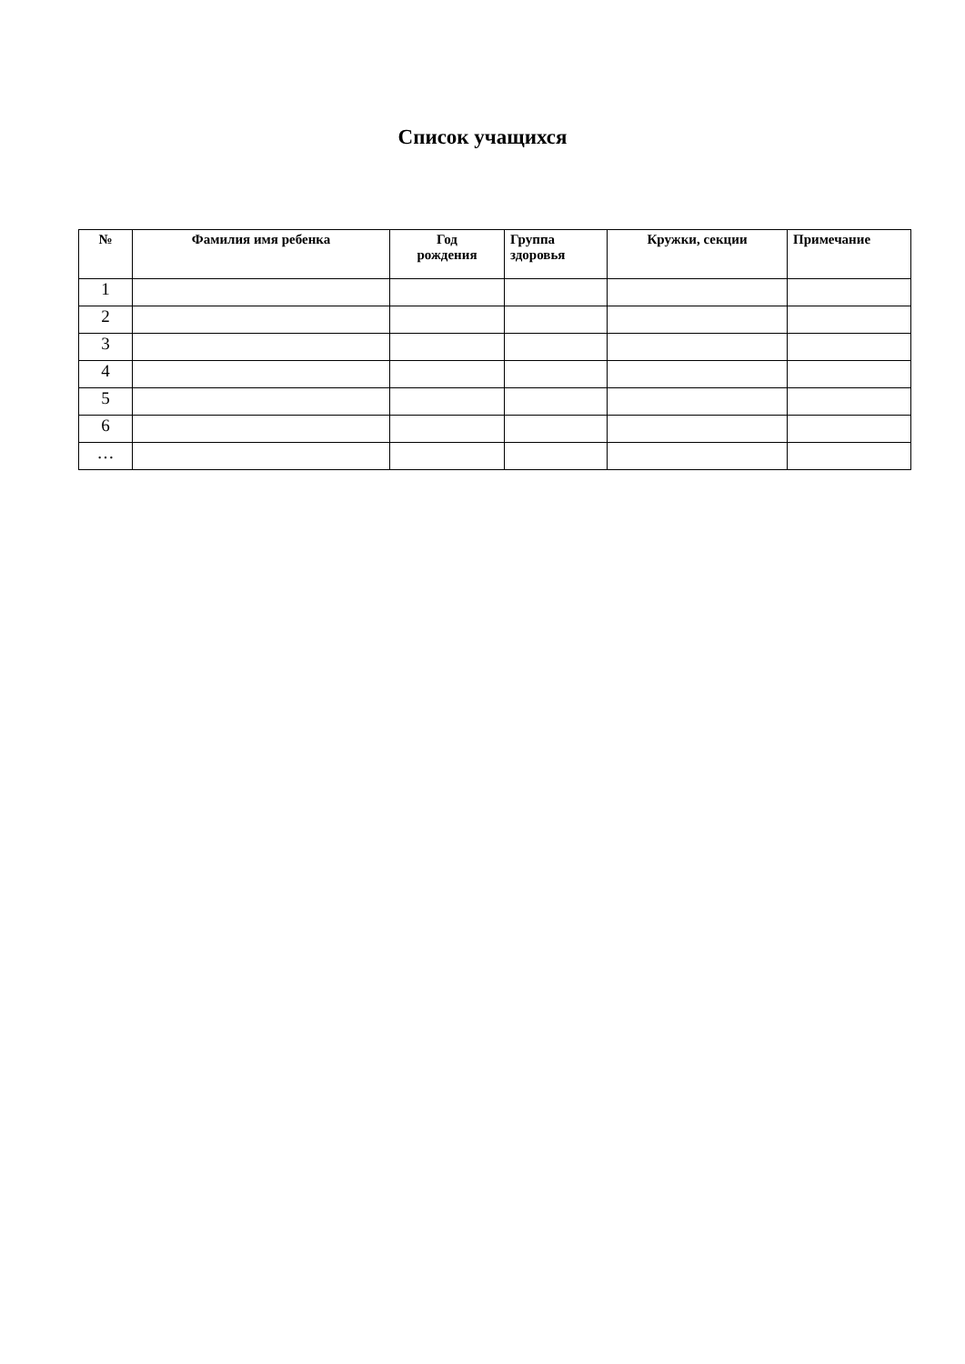Список учащихся
| № | Фамилия имя ребенка | Год рождения | Группа здоровья | Кружки, секции | Примечание |
| --- | --- | --- | --- | --- | --- |
| 1 | | | | | |
| 2 | | | | | |
| 3 | | | | | |
| 4 | | | | | |
| 5 | | | | | |
| 6 | | | | | |
| … | | | | | |